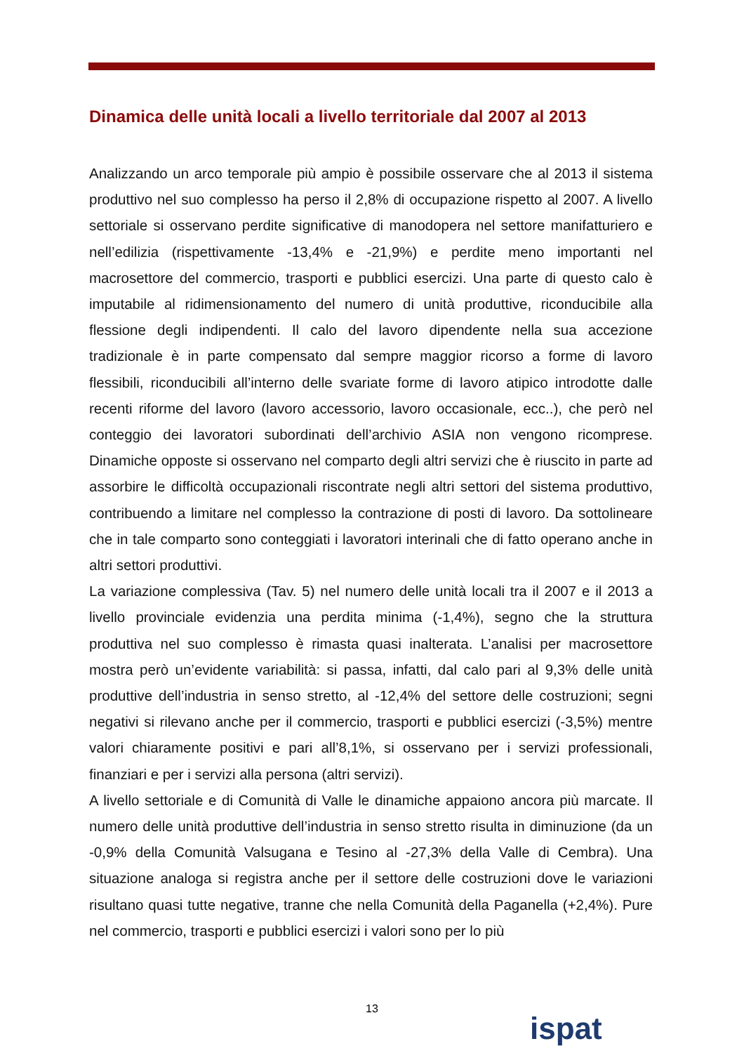Dinamica delle unità locali a livello territoriale dal 2007 al 2013
Analizzando un arco temporale più ampio è possibile osservare che al 2013 il sistema produttivo nel suo complesso ha perso il 2,8% di occupazione rispetto al 2007. A livello settoriale si osservano perdite significative di manodopera nel settore manifatturiero e nell’edilizia (rispettivamente -13,4% e -21,9%) e perdite meno importanti nel macrosettore del commercio, trasporti e pubblici esercizi. Una parte di questo calo è imputabile al ridimensionamento del numero di unità produttive, riconducibile alla flessione degli indipendenti. Il calo del lavoro dipendente nella sua accezione tradizionale è in parte compensato dal sempre maggior ricorso a forme di lavoro flessibili, riconducibili all’interno delle svariate forme di lavoro atipico introdotte dalle recenti riforme del lavoro (lavoro accessorio, lavoro occasionale, ecc..), che però nel conteggio dei lavoratori subordinati dell’archivio ASIA non vengono ricomprese. Dinamiche opposte si osservano nel comparto degli altri servizi che è riuscito in parte ad assorbire le difficoltà occupazionali riscontrate negli altri settori del sistema produttivo, contribuendo a limitare nel complesso la contrazione di posti di lavoro. Da sottolineare che in tale comparto sono conteggiati i lavoratori interinali che di fatto operano anche in altri settori produttivi.
La variazione complessiva (Tav. 5) nel numero delle unità locali tra il 2007 e il 2013 a livello provinciale evidenzia una perdita minima (-1,4%), segno che la struttura produttiva nel suo complesso è rimasta quasi inalterata. L’analisi per macrosettore mostra però un’evidente variabilità: si passa, infatti, dal calo pari al 9,3% delle unità produttive dell’industria in senso stretto, al -12,4% del settore delle costruzioni; segni negativi si rilevano anche per il commercio, trasporti e pubblici esercizi (-3,5%) mentre valori chiaramente positivi e pari all’8,1%, si osservano per i servizi professionali, finanziari e per i servizi alla persona (altri servizi).
A livello settoriale e di Comunità di Valle le dinamiche appaiono ancora più marcate. Il numero delle unità produttive dell’industria in senso stretto risulta in diminuzione (da un -0,9% della Comunità Valsugana e Tesino al -27,3% della Valle di Cembra). Una situazione analoga si registra anche per il settore delle costruzioni dove le variazioni risultano quasi tutte negative, tranne che nella Comunità della Paganella (+2,4%). Pure nel commercio, trasporti e pubblici esercizi i valori sono per lo più
13
ispat